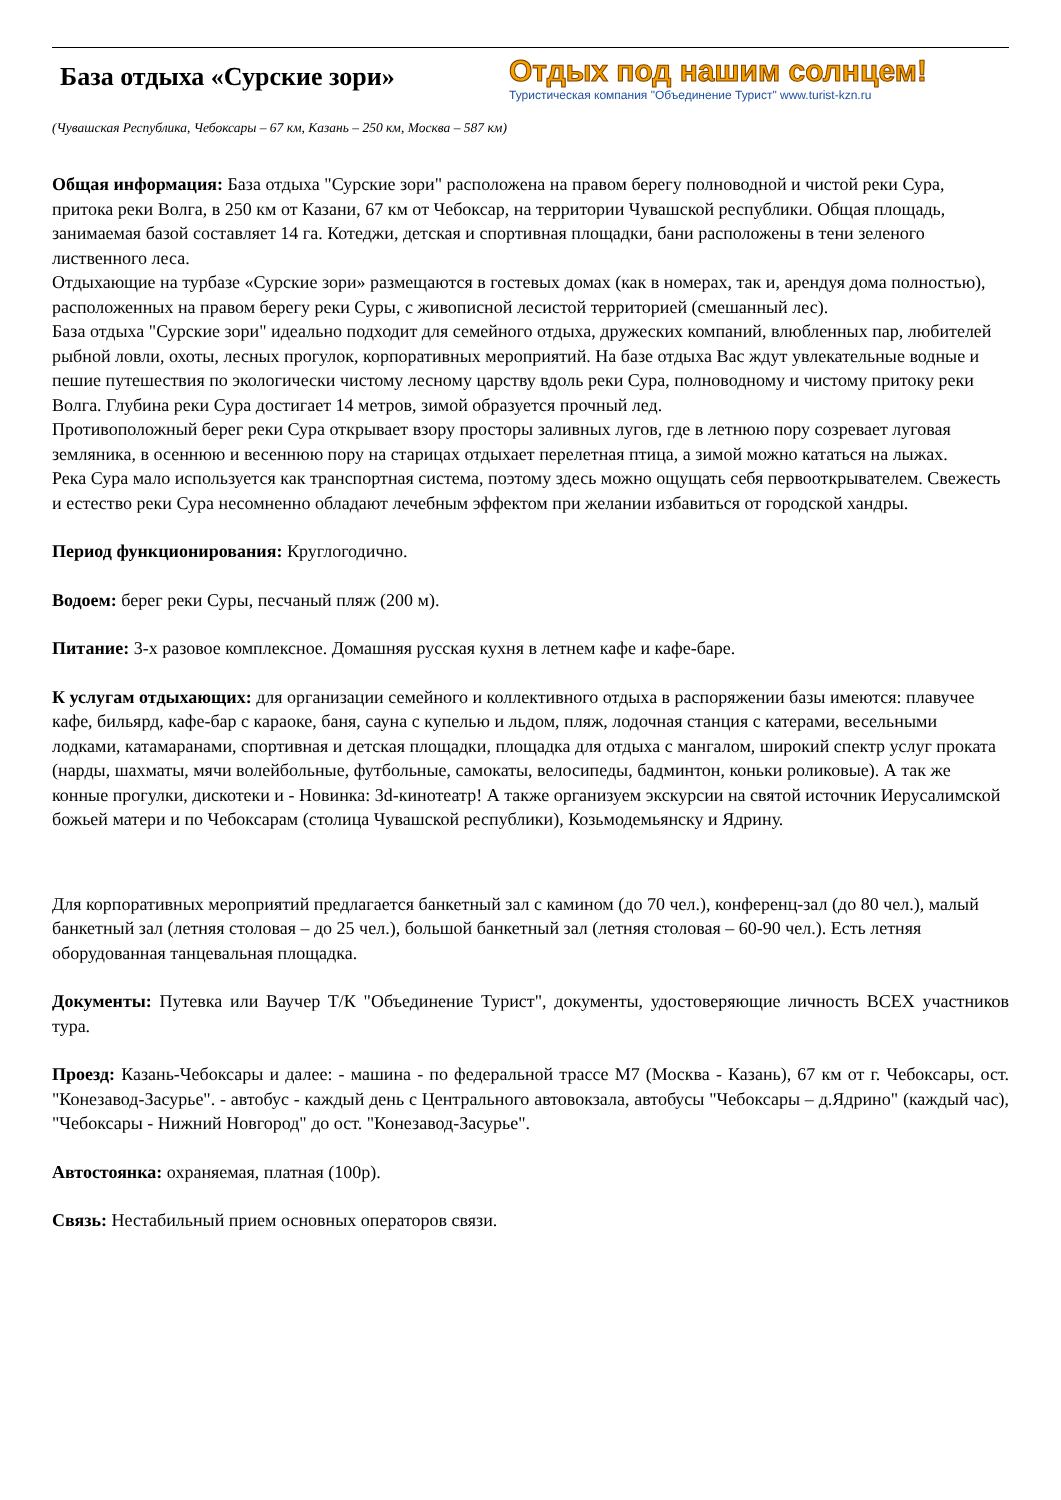База отдыха «Сурские зори»
Отдых под нашим солнцем!
Туристическая компания "Объединение Турист" www.turist-kzn.ru
(Чувашская Республика, Чебоксары – 67 км, Казань – 250 км, Москва – 587 км)
Общая информация: База отдыха "Сурские зори" расположена на правом берегу полноводной и чистой реки Сура, притока реки Волга, в 250 км от Казани, 67 км от Чебоксар, на территории Чувашской республики. Общая площадь, занимаемая базой составляет 14 га. Котеджи, детская и спортивная площадки, бани расположены в тени зеленого лиственного леса.
Отдыхающие на турбазе «Сурские зори» размещаются в гостевых домах (как в номерах, так и, арендуя дома полностью), расположенных на правом берегу реки Суры, с живописной лесистой территорией (смешанный лес).
База отдыха "Сурские зори" идеально подходит для семейного отдыха, дружеских компаний, влюбленных пар, любителей рыбной ловли, охоты, лесных прогулок, корпоративных мероприятий. На базе отдыха Вас ждут увлекательные водные и пешие путешествия по экологически чистому лесному царству вдоль реки Сура, полноводному и чистому притоку реки Волга. Глубина реки Сура достигает 14 метров, зимой образуется прочный лед.
Противоположный берег реки Сура открывает взору просторы заливных лугов, где в летнюю пору созревает луговая земляника, в осеннюю и весеннюю пору на старицах отдыхает перелетная птица, а зимой можно кататься на лыжах.
Река Сура мало используется как транспортная система, поэтому здесь можно ощущать себя первооткрывателем. Свежесть и естество реки Сура несомненно обладают лечебным эффектом при желании избавиться от городской хандры.
Период функционирования: Круглогодично.
Водоем: берег реки Суры, песчаный пляж (200 м).
Питание: 3-х разовое комплексное. Домашняя русская кухня в летнем кафе и кафе-баре.
К услугам отдыхающих: для организации семейного и коллективного отдыха в распоряжении базы имеются: плавучее кафе, бильярд, кафе-бар с караоке, баня, сауна с купелью и льдом, пляж, лодочная станция с катерами, весельными лодками, катамаранами, спортивная и детская площадки, площадка для отдыха с мангалом, широкий спектр услуг проката (нарды, шахматы, мячи волейбольные, футбольные, самокаты, велосипеды, бадминтон, коньки роликовые). А так же конные прогулки, дискотеки и - Новинка: 3d-кинотеатр! А также организуем экскурсии на святой источник Иерусалимской божьей матери и по Чебоксарам (столица Чувашской республики), Козьмодемьянску и Ядрину.
Для корпоративных мероприятий предлагается банкетный зал с камином (до 70 чел.), конференц-зал (до 80 чел.), малый банкетный зал (летняя столовая – до 25 чел.), большой банкетный зал (летняя столовая – 60-90 чел.). Есть летняя оборудованная танцевальная площадка.
Документы: Путевка или Ваучер Т/К "Объединение Турист", документы, удостоверяющие личность ВСЕХ участников тура.
Проезд: Казань-Чебоксары и далее: - машина - по федеральной трассе М7 (Москва - Казань), 67 км от г. Чебоксары, ост. "Конезавод-Засурье". - автобус - каждый день с Центрального автовокзала, автобусы "Чебоксары – д.Ядрино" (каждый час), "Чебоксары - Нижний Новгород" до ост. "Конезавод-Засурье".
Автостоянка: охраняемая, платная (100р).
Связь: Нестабильный прием основных операторов связи.